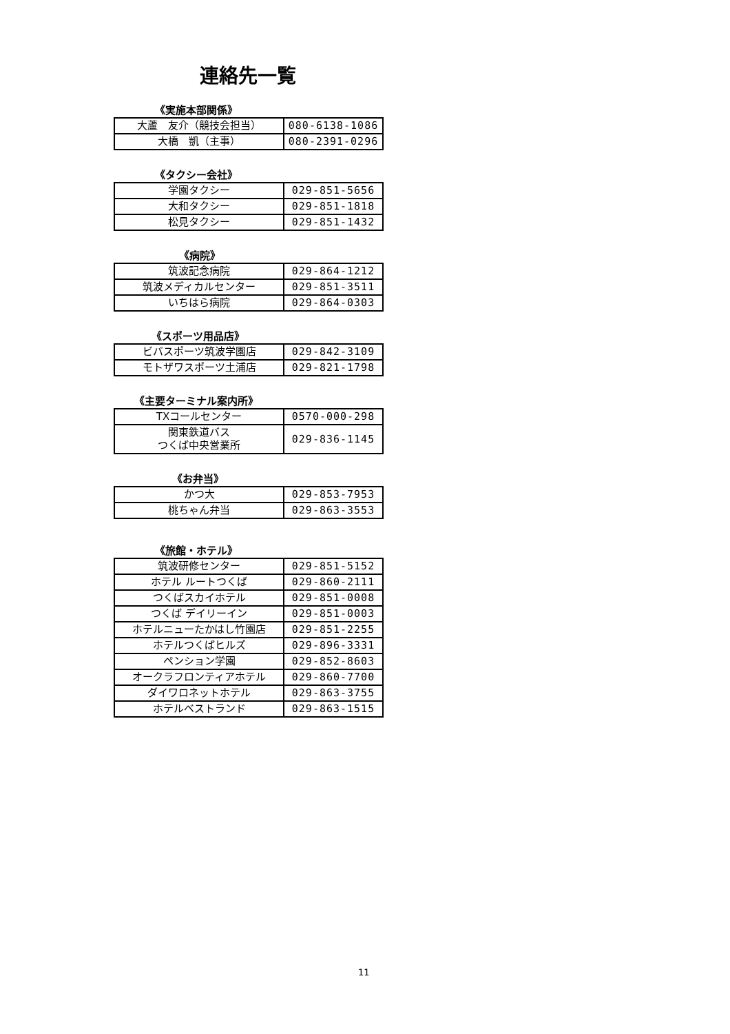連絡先一覧
《実施本部関係》
| 大蘆 友介（競技会担当） | 080-6138-1086 |
| 大橋 凱（主事） | 080-2391-0296 |
《タクシー会社》
| 学園タクシー | 029-851-5656 |
| 大和タクシー | 029-851-1818 |
| 松見タクシー | 029-851-1432 |
《病院》
| 筑波記念病院 | 029-864-1212 |
| 筑波メディカルセンター | 029-851-3511 |
| いちはら病院 | 029-864-0303 |
《スポーツ用品店》
| ビバスポーツ筑波学園店 | 029-842-3109 |
| モトザワスポーツ土浦店 | 029-821-1798 |
《主要ターミナル案内所》
| TXコールセンター | 0570-000-298 |
| 関東鉄道バス つくば中央営業所 | 029-836-1145 |
《お弁当》
| かつ大 | 029-853-7953 |
| 桃ちゃん弁当 | 029-863-3553 |
《旅館・ホテル》
| 筑波研修センター | 029-851-5152 |
| ホテル ルートつくば | 029-860-2111 |
| つくばスカイホテル | 029-851-0008 |
| つくば デイリーイン | 029-851-0003 |
| ホテルニューたかはし竹園店 | 029-851-2255 |
| ホテルつくばヒルズ | 029-896-3331 |
| ペンション学園 | 029-852-8603 |
| オークラフロンティアホテル | 029-860-7700 |
| ダイワロネットホテル | 029-863-3755 |
| ホテルベストランド | 029-863-1515 |
11